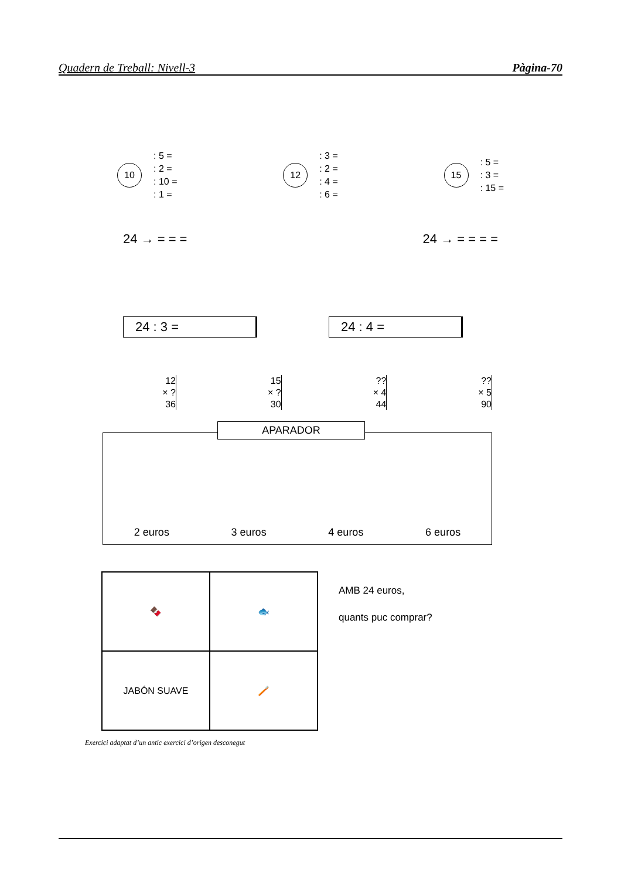Quadern de Treball: Nivell-3 Pàgina-70
10
: 5 =
: 2 =
: 10 =
: 1 =
12
: 3 =
: 2 =
: 4 =
: 6 =
15
: 5 =
: 3 =
: 15 =
24 → = = = 24 → = = = =
24 : 3 = 24 : 4 =
12
× ?
36
15
× ?
30
??
× 4
44
??
× 5
90
APARADOR
2 euros 3 euros 4 euros 6 euros
🍫
🐟
JABÓN SUAVE
🪥
AMB 24 euros,
quants puc comprar?
Exercici adaptat d’un antic exercici d’origen desconegut